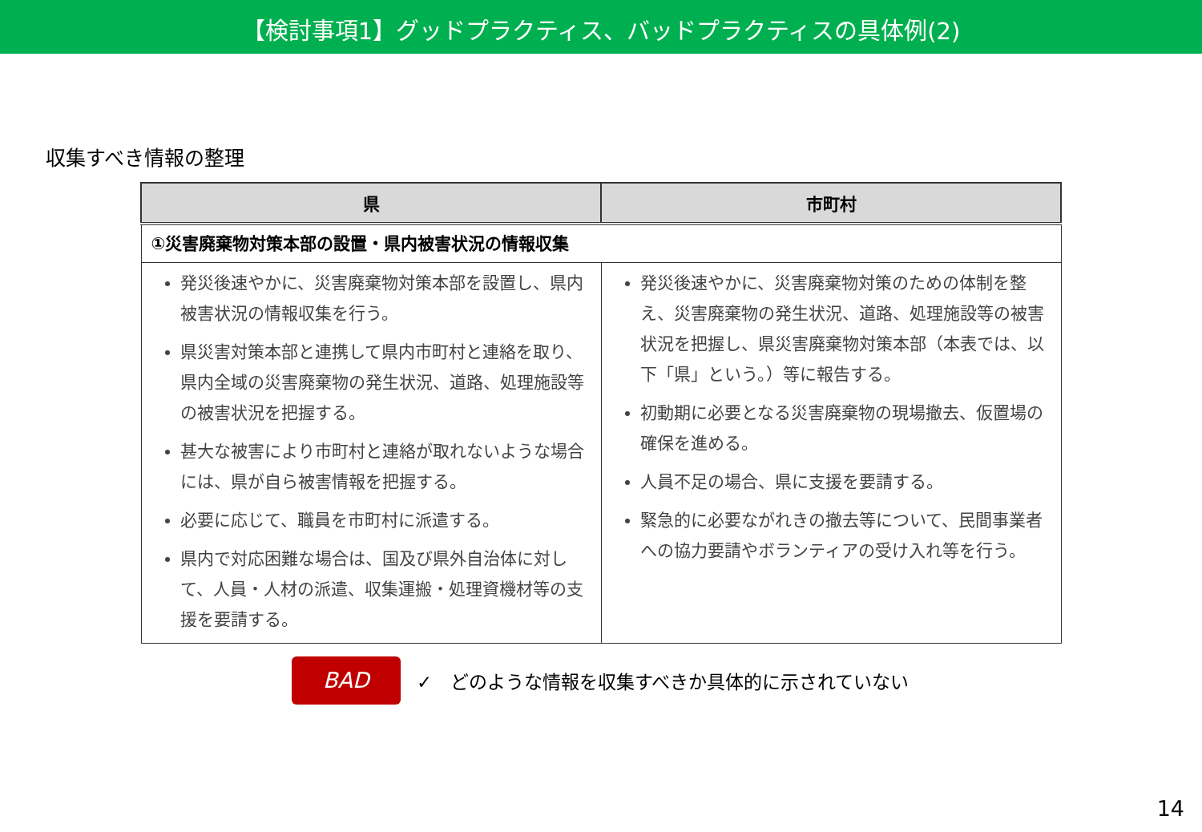【検討事項1】グッドプラクティス、バッドプラクティスの具体例(2)
収集すべき情報の整理
| 県 | 市町村 |
| --- | --- |
| ①災害廃棄物対策本部の設置・県内被害状況の情報収集 | |
| 発災後速やかに、災害廃棄物対策本部を設置し、県内被害状況の情報収集を行う。 県災害対策本部と連携して県内市町村と連絡を取り、県内全域の災害廃棄物の発生状況、道路、処理施設等の被害状況を把握する。 甚大な被害により市町村と連絡が取れないような場合には、県が自ら被害情報を把握する。 必要に応じて、職員を市町村に派遣する。 県内で対応困難な場合は、国及び県外自治体に対して、人員・人材の派遣、収集運搬・処理資機材等の支援を要請する。 | 発災後速やかに、災害廃棄物対策のための体制を整え、災害廃棄物の発生状況、道路、処理施設等の被害状況を把握し、県災害廃棄物対策本部（本表では、以下「県」という。）等に報告する。 初動期に必要となる災害廃棄物の現場撤去、仮置場の確保を進める。 人員不足の場合、県に支援を要請する。 緊急的に必要ながれきの撤去等について、民間事業者への協力要請やボランティアの受け入れ等を行う。 |
BAD
✓　どのような情報を収集すべきか具体的に示されていない
14